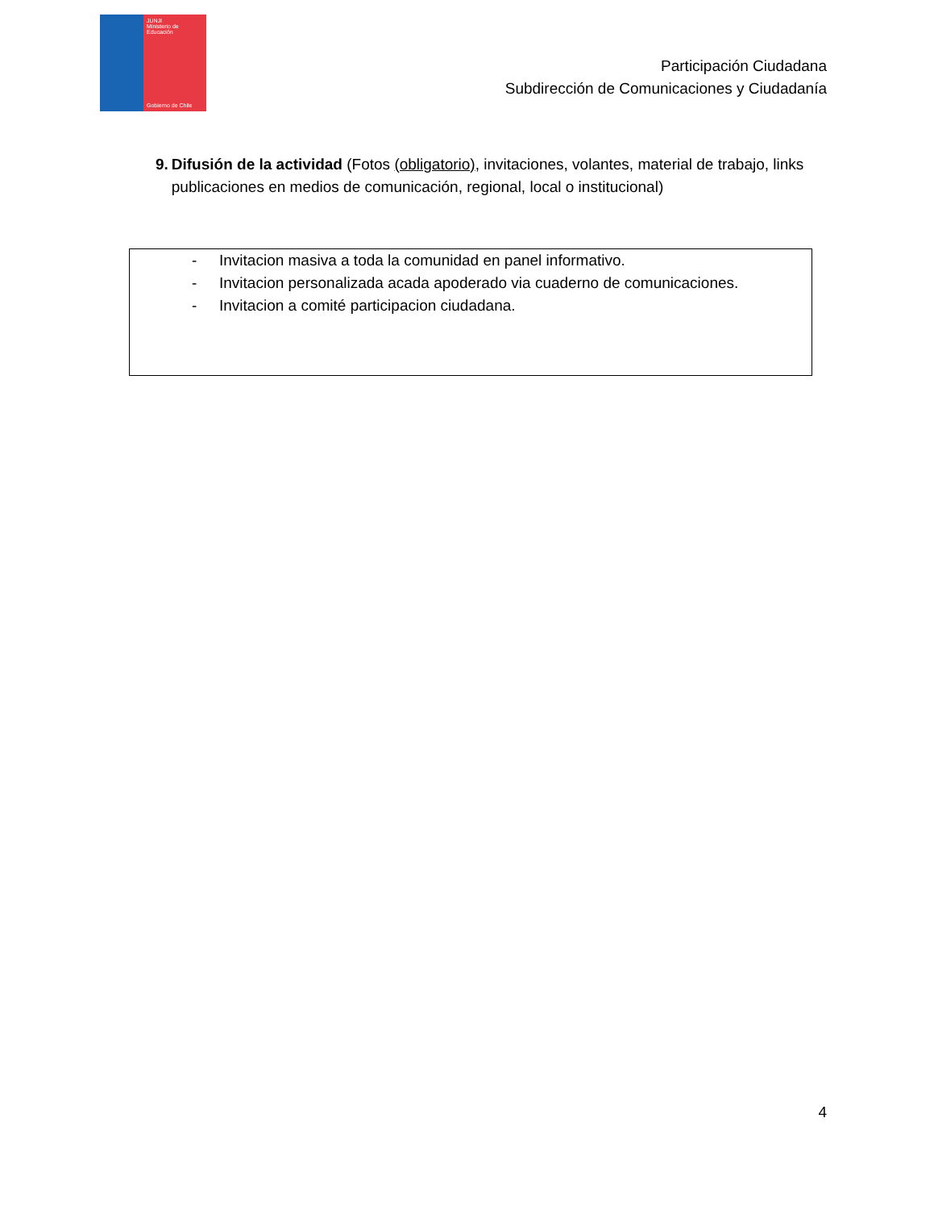JUNJI
Ministerio de Educación
Gobierno de Chile
Participación Ciudadana
Subdirección de Comunicaciones y Ciudadanía
9. Difusión de la actividad (Fotos (obligatorio), invitaciones, volantes, material de trabajo, links publicaciones en medios de comunicación, regional, local o institucional)
- Invitacion masiva a toda la comunidad en panel informativo.
- Invitacion personalizada acada apoderado via cuaderno de comunicaciones.
- Invitacion a comité participacion ciudadana.
4